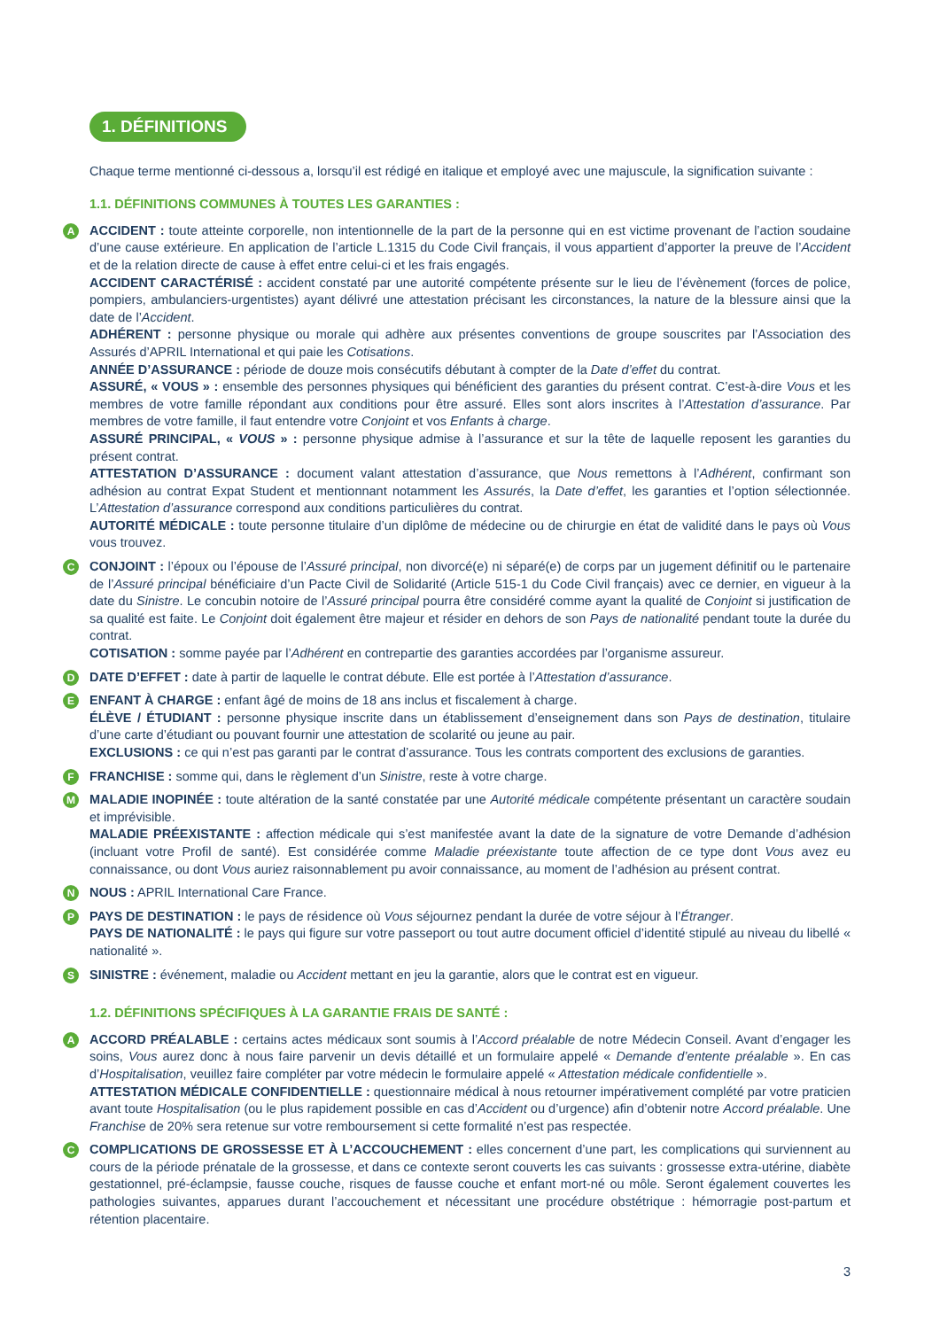1. DÉFINITIONS
Chaque terme mentionné ci-dessous a, lorsqu’il est rédigé en italique et employé avec une majuscule, la signification suivante :
1.1. DÉFINITIONS COMMUNES À TOUTES LES GARANTIES :
A
ACCIDENT : toute atteinte corporelle, non intentionnelle de la part de la personne qui en est victime provenant de l’action soudaine d’une cause extérieure. En application de l’article L.1315 du Code Civil français, il vous appartient d’apporter la preuve de l’Accident et de la relation directe de cause à effet entre celui-ci et les frais engagés.
ACCIDENT CARACTÉRISÉ : accident constaté par une autorité compétente présente sur le lieu de l’évènement (forces de police, pompiers, ambulanciers-urgentistes) ayant délivré une attestation précisant les circonstances, la nature de la blessure ainsi que la date de l’Accident.
ADHÉRENT : personne physique ou morale qui adhère aux présentes conventions de groupe souscrites par l’Association des Assurés d’APRIL International et qui paie les Cotisations.
ANNÉE D’ASSURANCE : période de douze mois consécutifs débutant à compter de la Date d’effet du contrat.
ASSURÉ, « VOUS » : ensemble des personnes physiques qui bénéficient des garanties du présent contrat. C’est-à-dire Vous et les membres de votre famille répondant aux conditions pour être assuré. Elles sont alors inscrites à l’Attestation d’assurance. Par membres de votre famille, il faut entendre votre Conjoint et vos Enfants à charge.
ASSURÉ PRINCIPAL, « VOUS » : personne physique admise à l’assurance et sur la tête de laquelle reposent les garanties du présent contrat.
ATTESTATION D’ASSURANCE : document valant attestation d’assurance, que Nous remettons à l’Adhérent, confirmant son adhésion au contrat Expat Student et mentionnant notamment les Assurés, la Date d’effet, les garanties et l’option sélectionnée. L’Attestation d’assurance correspond aux conditions particulières du contrat.
AUTORITÉ MÉDICALE : toute personne titulaire d’un diplôme de médecine ou de chirurgie en état de validité dans le pays où Vous vous trouvez.
C
CONJOINT : l’époux ou l’épouse de l’Assuré principal, non divorcé(e) ni séparé(e) de corps par un jugement définitif ou le partenaire de l’Assuré principal bénéficiaire d’un Pacte Civil de Solidarité (Article 515-1 du Code Civil français) avec ce dernier, en vigueur à la date du Sinistre. Le concubin notoire de l’Assuré principal pourra être considéré comme ayant la qualité de Conjoint si justification de sa qualité est faite. Le Conjoint doit également être majeur et résider en dehors de son Pays de nationalité pendant toute la durée du contrat.
COTISATION : somme payée par l’Adhérent en contrepartie des garanties accordées par l’organisme assureur.
D
DATE D’EFFET : date à partir de laquelle le contrat débute. Elle est portée à l’Attestation d’assurance.
E
ENFANT À CHARGE : enfant âgé de moins de 18 ans inclus et fiscalement à charge.
ÉLÈVE / ÉTUDIANT : personne physique inscrite dans un établissement d’enseignement dans son Pays de destination, titulaire d’une carte d’étudiant ou pouvant fournir une attestation de scolarité ou jeune au pair.
EXCLUSIONS : ce qui n’est pas garanti par le contrat d’assurance. Tous les contrats comportent des exclusions de garanties.
F
FRANCHISE : somme qui, dans le règlement d’un Sinistre, reste à votre charge.
M
MALADIE INOPINÉE : toute altération de la santé constatée par une Autorité médicale compétente présentant un caractère soudain et imprévisible.
MALADIE PRÉEXISTANTE : affection médicale qui s’est manifestée avant la date de la signature de votre Demande d’adhésion (incluant votre Profil de santé). Est considérée comme Maladie préexistante toute affection de ce type dont Vous avez eu connaissance, ou dont Vous auriez raisonnablement pu avoir connaissance, au moment de l’adhésion au présent contrat.
N
NOUS : APRIL International Care France.
P
PAYS DE DESTINATION : le pays de résidence où Vous séjournez pendant la durée de votre séjour à l’Étranger.
PAYS DE NATIONALITÉ : le pays qui figure sur votre passeport ou tout autre document officiel d’identité stipulé au niveau du libellé « nationalité ».
S
SINISTRE : événement, maladie ou Accident mettant en jeu la garantie, alors que le contrat est en vigueur.
1.2. DÉFINITIONS SPÉCIFIQUES À LA GARANTIE FRAIS DE SANTÉ :
A
ACCORD PRÉALABLE : certains actes médicaux sont soumis à l’Accord préalable de notre Médecin Conseil. Avant d’engager les soins, Vous aurez donc à nous faire parvenir un devis détaillé et un formulaire appelé « Demande d’entente préalable ». En cas d’Hospitalisation, veuillez faire compléter par votre médecin le formulaire appelé « Attestation médicale confidentielle ».
ATTESTATION MÉDICALE CONFIDENTIELLE : questionnaire médical à nous retourner impérativement complété par votre praticien avant toute Hospitalisation (ou le plus rapidement possible en cas d’Accident ou d’urgence) afin d’obtenir notre Accord préalable. Une Franchise de 20% sera retenue sur votre remboursement si cette formalité n’est pas respectée.
C
COMPLICATIONS DE GROSSESSE ET À L’ACCOUCHEMENT : elles concernent d’une part, les complications qui surviennent au cours de la période prénatale de la grossesse, et dans ce contexte seront couverts les cas suivants : grossesse extra-utérine, diabète gestationnel, pré-éclampsie, fausse couche, risques de fausse couche et enfant mort-né ou môle. Seront également couvertes les pathologies suivantes, apparues durant l’accouchement et nécessitant une procédure obstétrique : hémorragie post-partum et rétention placentaire.
3